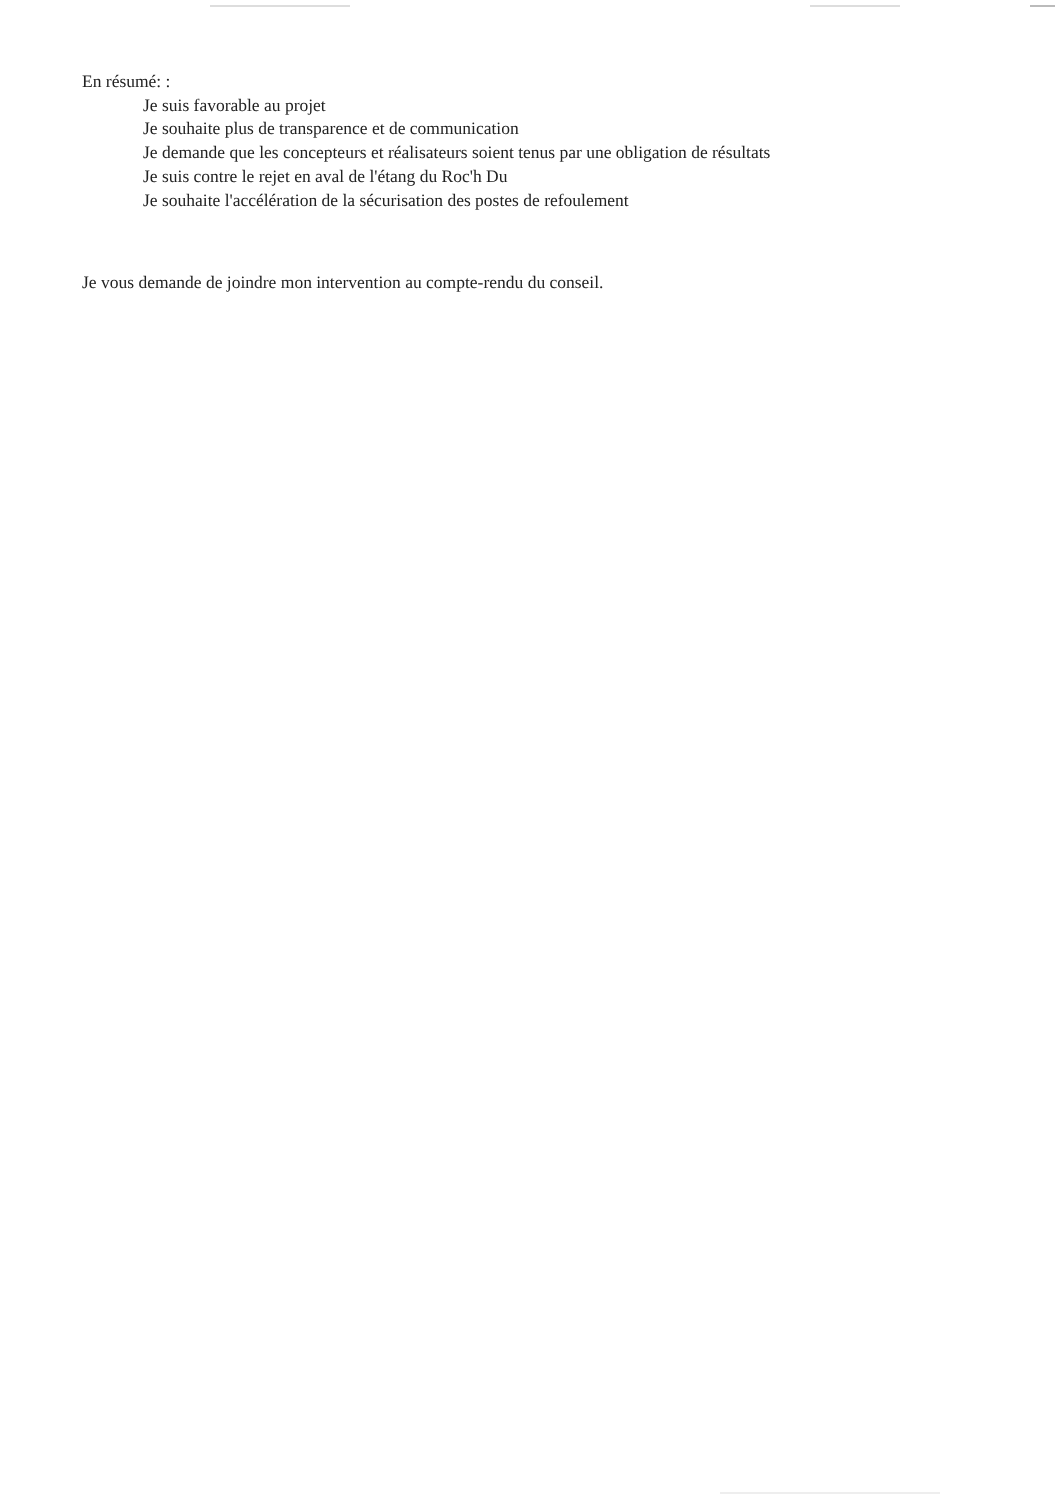En résumé: :
Je suis favorable au projet
Je souhaite plus de transparence et de communication
Je demande que les concepteurs et réalisateurs soient tenus par une obligation de résultats
Je suis contre le rejet en aval de l'étang du Roc'h Du
Je souhaite l'accélération de la sécurisation des postes de refoulement
Je vous demande de joindre mon intervention au compte-rendu du conseil.